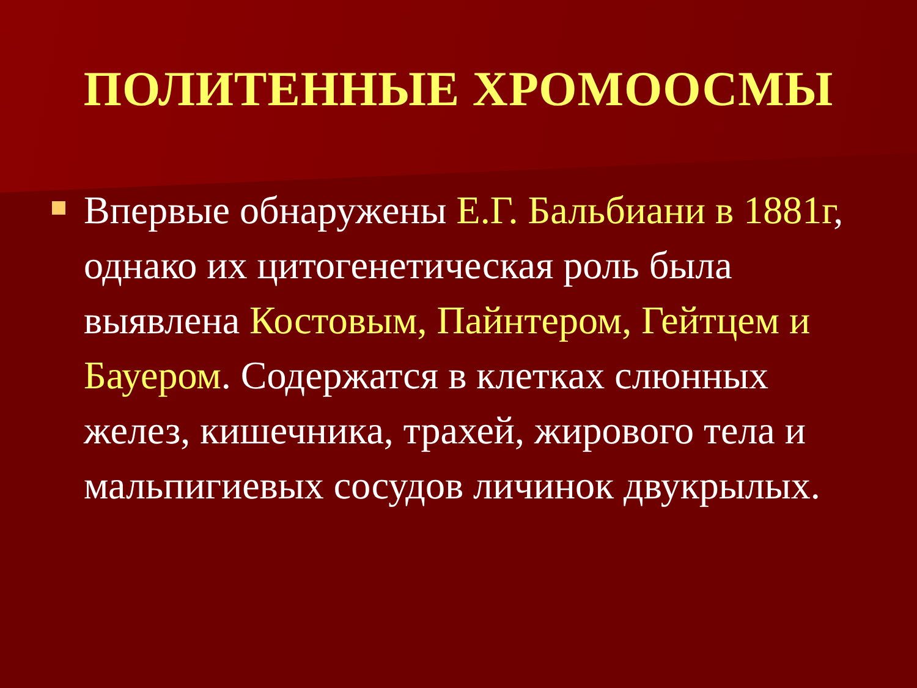ПОЛИТЕННЫЕ ХРОМООСМЫ
Впервые обнаружены Е.Г. Бальбиани в 1881г, однако их цитогенетическая роль была выявлена Костовым, Пайнтером, Гейтцем и Бауером. Содержатся в клетках слюнных желез, кишечника, трахей, жирового тела и мальпигиевых сосудов личинок двукрылых.